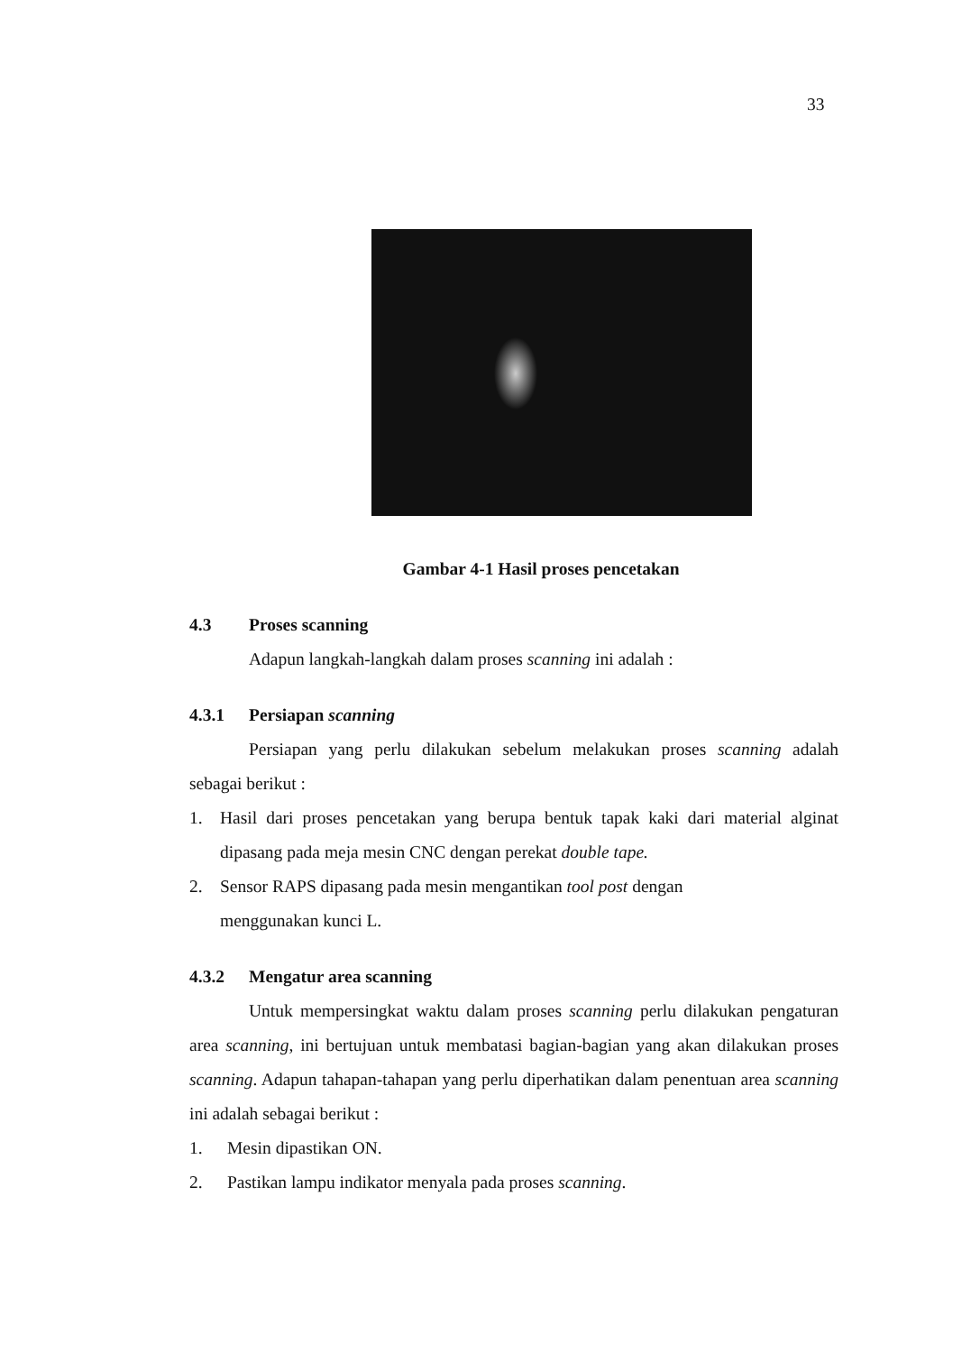33
Gambar 4-1 Hasil proses pencetakan
4.3 Proses scanning
Adapun langkah-langkah dalam proses scanning ini adalah :
4.3.1 Persiapan scanning
Persiapan yang perlu dilakukan sebelum melakukan proses scanning adalah sebagai berikut :
1. Hasil dari proses pencetakan yang berupa bentuk tapak kaki dari material alginat dipasang pada meja mesin CNC dengan perekat double tape.
2. Sensor RAPS dipasang pada mesin mengantikan tool post dengan
menggunakan kunci L.
4.3.2 Mengatur area scanning
Untuk mempersingkat waktu dalam proses scanning perlu dilakukan pengaturan area scanning, ini bertujuan untuk membatasi bagian-bagian yang akan dilakukan proses scanning. Adapun tahapan-tahapan yang perlu diperhatikan dalam penentuan area scanning ini adalah sebagai berikut :
1. Mesin dipastikan ON.
2. Pastikan lampu indikator menyala pada proses scanning.